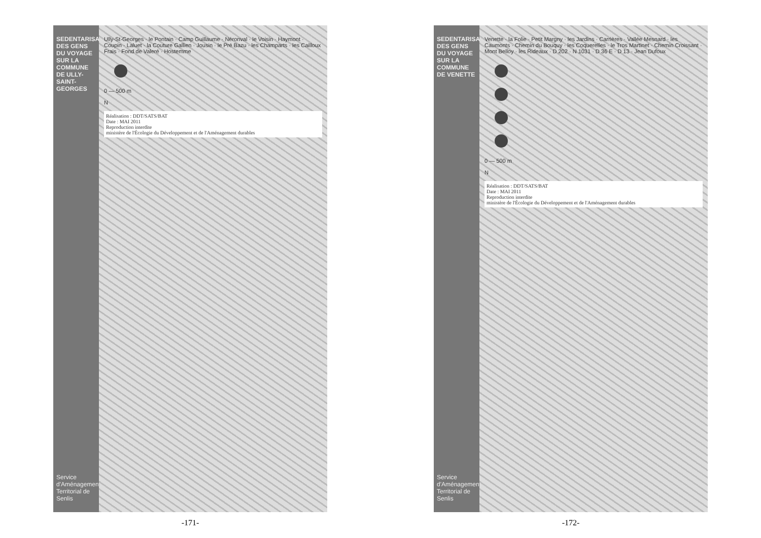SEDENTARISATION DES GENS DU VOYAGE SUR LA COMMUNE DE ULLY-SAINT-GEORGES
Service d'Aménagement Territorial de Senlis
Ully-St-Georges · le Pontain · Camp Guillaume · Néronval · le Voisin · Haymont · Coupin · Laluet · la Couture Gallien · Jousin · le Pré Bazu · les Champarts · les Cailloux Frais · Fond de Valeré · Hostemme
0 — 500 m
N
Réalisation : DDT/SATS/BAT
Date : MAI 2011
Reproduction interdite
ministère de l'Écologie du Développement et de l'Aménagement durables
-171-
SEDENTARISATION DES GENS DU VOYAGE SUR LA COMMUNE DE VENETTE
Service d'Aménagement Territorial de Senlis
Venette · la Folie · Petit Margny · les Jardins · Carrières · Vallée Mesnard · les Caumonts · Chemin du Bouquy · les Coquerelles · le Tros Martinet · Chemin Croissant · Mont Belloy · les Rideaux · D 202 · N 1031 · D 36 E · D 13 · Jean Dufoux
0 — 500 m
N
Réalisation : DDT/SATS/BAT
Date : MAI 2011
Reproduction interdite
ministère de l'Écologie du Développement et de l'Aménagement durables
-172-